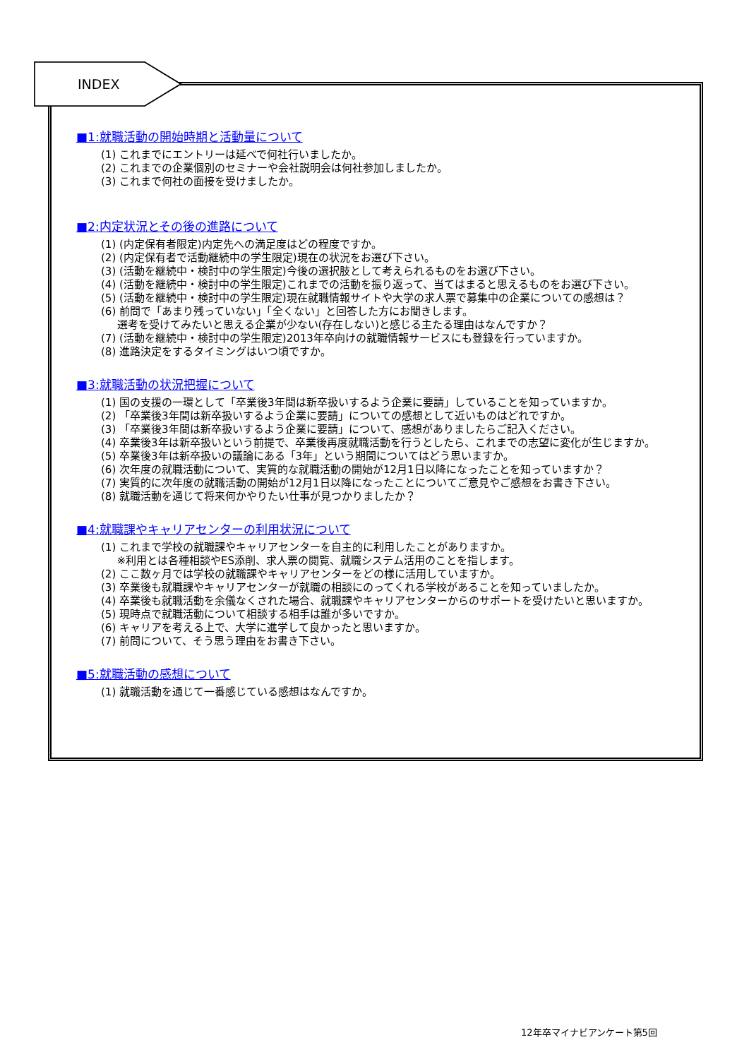INDEX
■1:就職活動の開始時期と活動量について
(1) これまでにエントリーは延べで何社行いましたか。
(2) これまでの企業個別のセミナーや会社説明会は何社参加しましたか。
(3) これまで何社の面接を受けましたか。
■2:内定状況とその後の進路について
(1) (内定保有者限定)内定先への満足度はどの程度ですか。
(2) (内定保有者で活動継続中の学生限定)現在の状況をお選び下さい。
(3) (活動を継続中・検討中の学生限定)今後の選択肢として考えられるものをお選び下さい。
(4) (活動を継続中・検討中の学生限定)これまでの活動を振り返って、当てはまると思えるものをお選び下さい。
(5) (活動を継続中・検討中の学生限定)現在就職情報サイトや大学の求人票で募集中の企業についての感想は？
(6) 前問で「あまり残っていない」「全くない」と回答した方にお聞きします。
  選考を受けてみたいと思える企業が少ない(存在しない)と感じる主たる理由はなんですか？
(7) (活動を継続中・検討中の学生限定)2013年卒向けの就職情報サービスにも登録を行っていますか。
(8) 進路決定をするタイミングはいつ頃ですか。
■3:就職活動の状況把握について
(1) 国の支援の一環として「卒業後3年間は新卒扱いするよう企業に要請」していることを知っていますか。
(2) 「卒業後3年間は新卒扱いするよう企業に要請」についての感想として近いものはどれですか。
(3) 「卒業後3年間は新卒扱いするよう企業に要請」について、感想がありましたらご記入ください。
(4) 卒業後3年は新卒扱いという前提で、卒業後再度就職活動を行うとしたら、これまでの志望に変化が生じますか。
(5) 卒業後3年は新卒扱いの議論にある「3年」という期間についてはどう思いますか。
(6) 次年度の就職活動について、実質的な就職活動の開始が12月1日以降になったことを知っていますか？
(7) 実質的に次年度の就職活動の開始が12月1日以降になったことについてご意見やご感想をお書き下さい。
(8) 就職活動を通じて将来何かやりたい仕事が見つかりましたか？
■4:就職課やキャリアセンターの利用状況について
(1) これまで学校の就職課やキャリアセンターを自主的に利用したことがありますか。
  ※利用とは各種相談やES添削、求人票の閲覧、就職システム活用のことを指します。
(2) ここ数ヶ月では学校の就職課やキャリアセンターをどの様に活用していますか。
(3) 卒業後も就職課やキャリアセンターが就職の相談にのってくれる学校があることを知っていましたか。
(4) 卒業後も就職活動を余儀なくされた場合、就職課やキャリアセンターからのサポートを受けたいと思いますか。
(5) 現時点で就職活動について相談する相手は誰が多いですか。
(6) キャリアを考える上で、大学に進学して良かったと思いますか。
(7) 前問について、そう思う理由をお書き下さい。
■5:就職活動の感想について
(1) 就職活動を通じて一番感じている感想はなんですか。
12年卒マイナビアンケート第5回